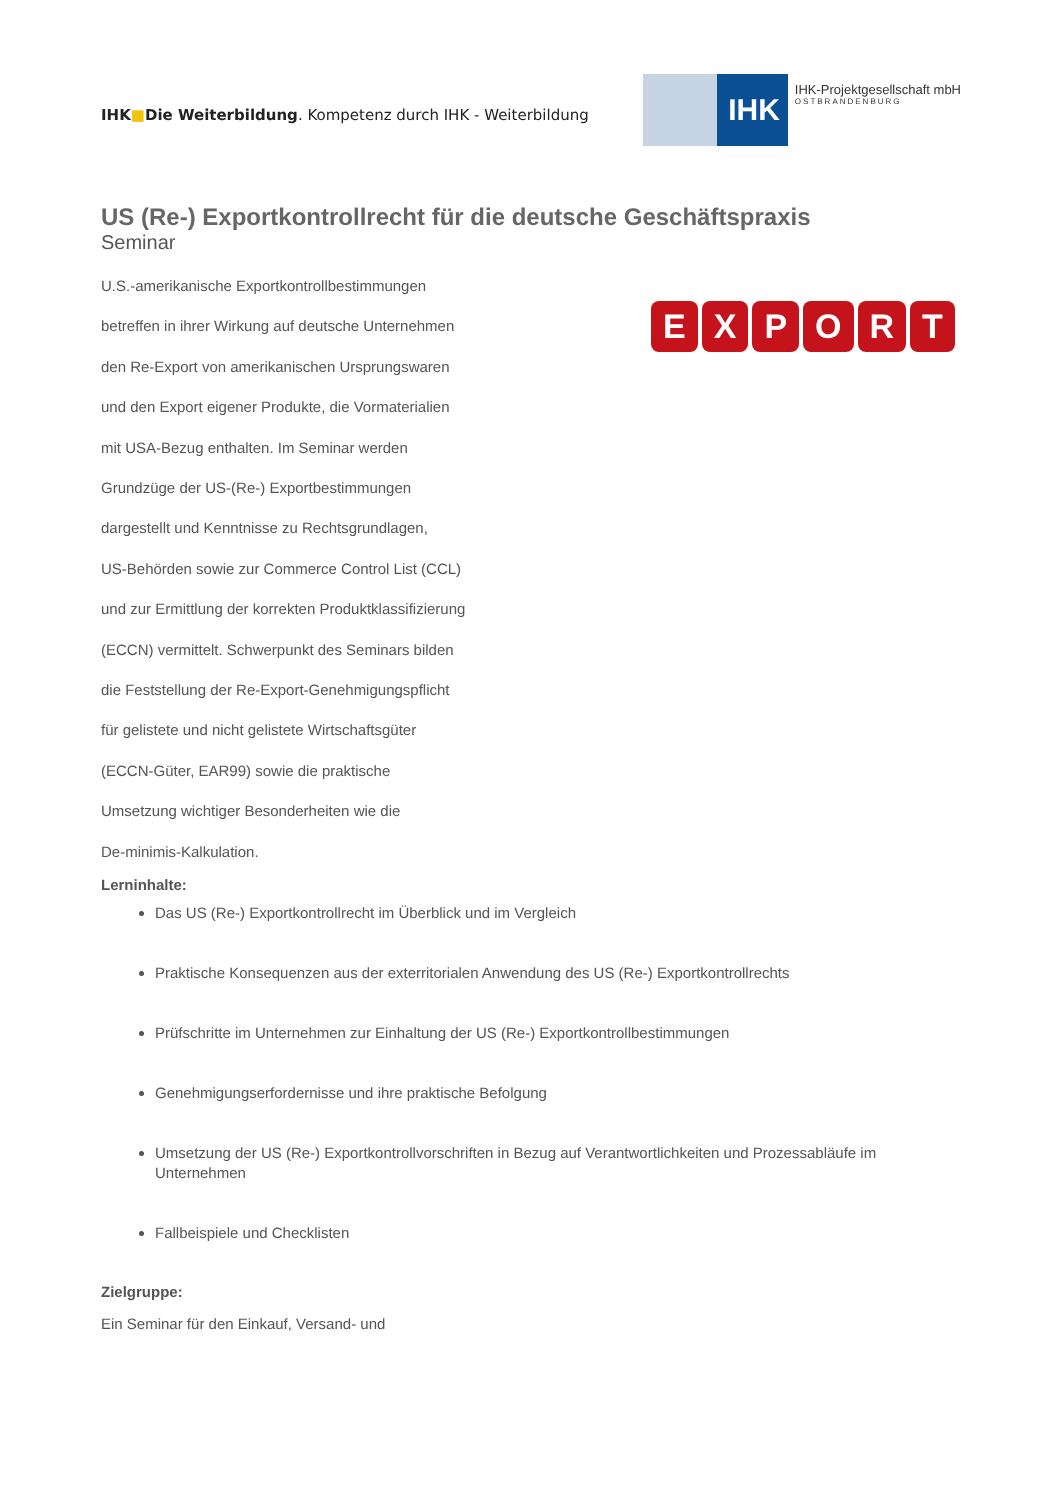IHK■Die Weiterbildung. Kompetenz durch IHK - Weiterbildung
IHK
IHK-Projektgesellschaft mbH
OSTBRANDENBURG
US (Re-) Exportkontrollrecht für die deutsche Geschäftspraxis
Seminar
U.S.-amerikanische Exportkontrollbestimmungen
betreffen in ihrer Wirkung auf deutsche Unternehmen
den Re-Export von amerikanischen Ursprungswaren
und den Export eigener Produkte, die Vormaterialien
mit USA-Bezug enthalten. Im Seminar werden
Grundzüge der US-(Re-) Exportbestimmungen
dargestellt und Kenntnisse zu Rechtsgrundlagen,
US-Behörden sowie zur Commerce Control List (CCL)
und zur Ermittlung der korrekten Produktklassifizierung
(ECCN) vermittelt. Schwerpunkt des Seminars bilden
die Feststellung der Re-Export-Genehmigungspflicht
für gelistete und nicht gelistete Wirtschaftsgüter
(ECCN-Güter, EAR99) sowie die praktische
Umsetzung wichtiger Besonderheiten wie die
De-minimis-Kalkulation.
EXPORT
Lerninhalte:
Das US (Re-) Exportkontrollrecht im Überblick und im Vergleich
Praktische Konsequenzen aus der exterritorialen Anwendung des US (Re-) Exportkontrollrechts
Prüfschritte im Unternehmen zur Einhaltung der US (Re-) Exportkontrollbestimmungen
Genehmigungserfordernisse und ihre praktische Befolgung
Umsetzung der US (Re-) Exportkontrollvorschriften in Bezug auf Verantwortlichkeiten und Prozessabläufe im Unternehmen
Fallbeispiele und Checklisten
Zielgruppe:
Ein Seminar für den Einkauf, Versand- und